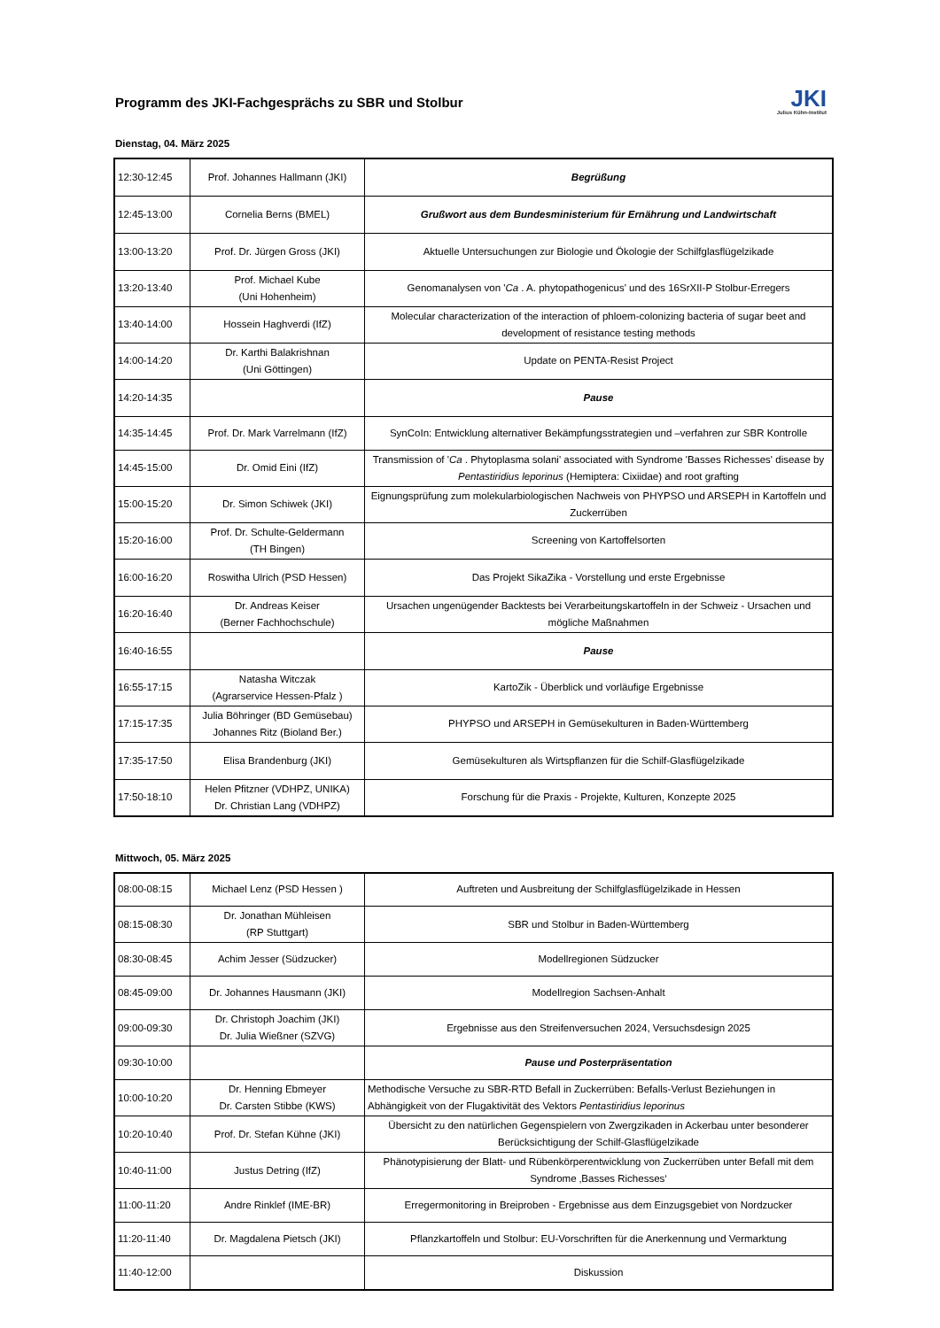Programm des JKI-Fachgesprächs zu SBR und Stolbur
JKI
Julius Kühn-Institut
Dienstag, 04. März 2025
| 12:30-12:45 | Prof. Johannes Hallmann (JKI) | Begrüßung |
| 12:45-13:00 | Cornelia Berns (BMEL) | Grußwort aus dem Bundesministerium für Ernährung und Landwirtschaft |
| 13:00-13:20 | Prof. Dr. Jürgen Gross (JKI) | Aktuelle Untersuchungen zur Biologie und Ökologie der Schilfglasflügelzikade |
| 13:20-13:40 | Prof. Michael Kube (Uni Hohenheim) | Genomanalysen von ' Ca . A. phytopathogenicus' und des 16SrXII-P Stolbur-Erregers |
| 13:40-14:00 | Hossein Haghverdi (IfZ) | Molecular characterization of the interaction of phloem-colonizing bacteria of sugar beet and development of resistance testing methods |
| 14:00-14:20 | Dr. Karthi Balakrishnan (Uni Göttingen) | Update on PENTA-Resist Project |
| 14:20-14:35 | | Pause |
| 14:35-14:45 | Prof. Dr. Mark Varrelmann (IfZ) | SynCoIn: Entwicklung alternativer Bekämpfungsstrategien und –verfahren zur SBR Kontrolle |
| 14:45-15:00 | Dr. Omid Eini (IfZ) | Transmission of ' Ca . Phytoplasma solani' associated with Syndrome 'Basses Richesses' disease by Pentastiridius leporinus (Hemiptera: Cixiidae) and root grafting |
| 15:00-15:20 | Dr. Simon Schiwek (JKI) | Eignungsprüfung zum molekularbiologischen Nachweis von PHYPSO und ARSEPH in Kartoffeln und Zuckerrüben |
| 15:20-16:00 | Prof. Dr. Schulte-Geldermann (TH Bingen) | Screening von Kartoffelsorten |
| 16:00-16:20 | Roswitha Ulrich (PSD Hessen) | Das Projekt SikaZika - Vorstellung und erste Ergebnisse |
| 16:20-16:40 | Dr. Andreas Keiser (Berner Fachhochschule) | Ursachen ungenügender Backtests bei Verarbeitungskartoffeln in der Schweiz - Ursachen und mögliche Maßnahmen |
| 16:40-16:55 | | Pause |
| 16:55-17:15 | Natasha Witczak (Agrarservice Hessen-Pfalz ) | KartoZik - Überblick und vorläufige Ergebnisse |
| 17:15-17:35 | Julia Böhringer (BD Gemüsebau) Johannes Ritz (Bioland Ber.) | PHYPSO und ARSEPH in Gemüsekulturen in Baden-Württemberg |
| 17:35-17:50 | Elisa Brandenburg (JKI) | Gemüsekulturen als Wirtspflanzen für die Schilf-Glasflügelzikade |
| 17:50-18:10 | Helen Pfitzner (VDHPZ, UNIKA) Dr. Christian Lang (VDHPZ) | Forschung für die Praxis - Projekte, Kulturen, Konzepte 2025 |
Mittwoch, 05. März 2025
| 08:00-08:15 | Michael Lenz (PSD Hessen ) | Auftreten und Ausbreitung der Schilfglasflügelzikade in Hessen |
| 08:15-08:30 | Dr. Jonathan Mühleisen (RP Stuttgart) | SBR und Stolbur in Baden-Württemberg |
| 08:30-08:45 | Achim Jesser (Südzucker) | Modellregionen Südzucker |
| 08:45-09:00 | Dr. Johannes Hausmann (JKI) | Modellregion Sachsen-Anhalt |
| 09:00-09:30 | Dr. Christoph Joachim (JKI) Dr. Julia Wießner (SZVG) | Ergebnisse aus den Streifenversuchen 2024, Versuchsdesign 2025 |
| 09:30-10:00 | | Pause und Posterpräsentation |
| 10:00-10:20 | Dr. Henning Ebmeyer Dr. Carsten Stibbe (KWS) | Methodische Versuche zu SBR-RTD Befall in Zuckerrüben: Befalls-Verlust Beziehungen in Abhängigkeit von der Flugaktivität des Vektors Pentastiridius leporinus |
| 10:20-10:40 | Prof. Dr. Stefan Kühne (JKI) | Übersicht zu den natürlichen Gegenspielern von Zwergzikaden in Ackerbau unter besonderer Berücksichtigung der Schilf-Glasflügelzikade |
| 10:40-11:00 | Justus Detring (IfZ) | Phänotypisierung der Blatt- und Rübenkörperentwicklung von Zuckerrüben unter Befall mit dem Syndrome ‚Basses Richesses‘ |
| 11:00-11:20 | Andre Rinklef (IME-BR) | Erregermonitoring in Breiproben - Ergebnisse aus dem Einzugsgebiet von Nordzucker |
| 11:20-11:40 | Dr. Magdalena Pietsch (JKI) | Pflanzkartoffeln und Stolbur: EU-Vorschriften für die Anerkennung und Vermarktung |
| 11:40-12:00 | | Diskussion |